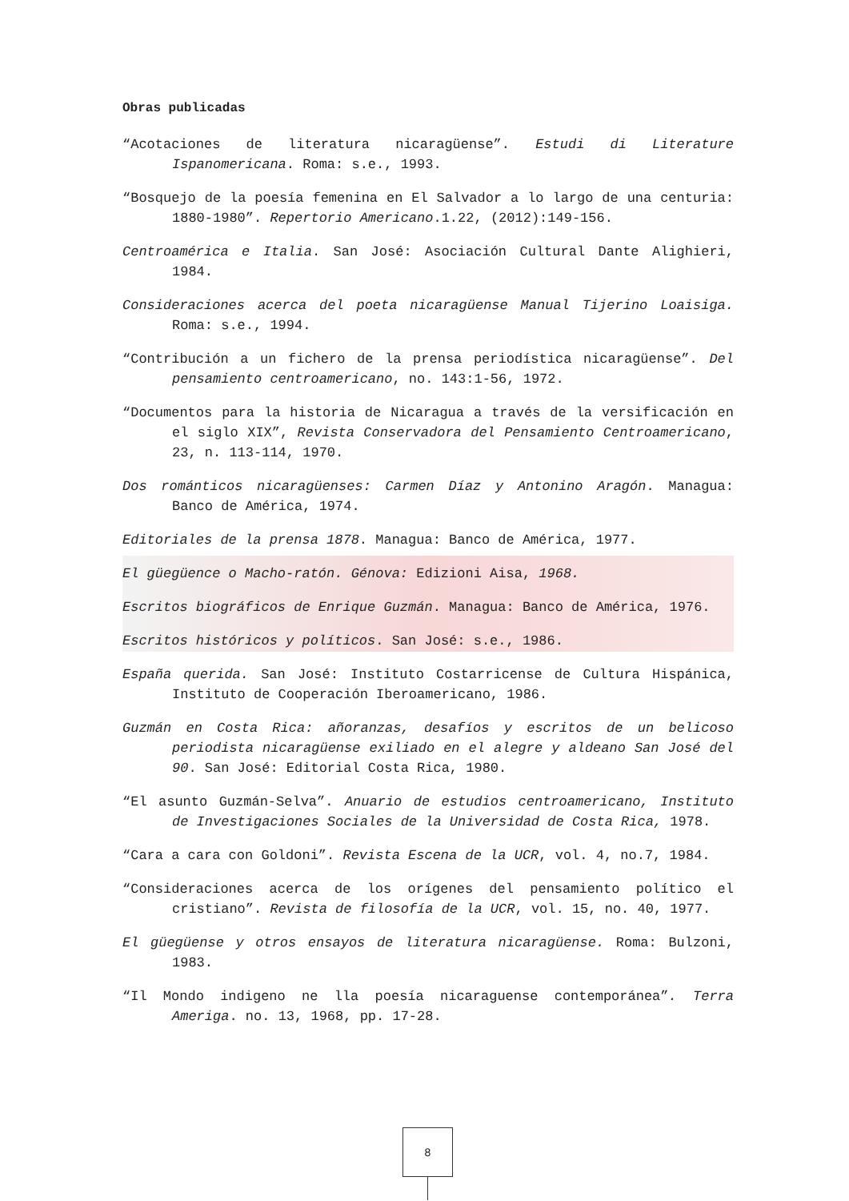Obras publicadas
“Acotaciones de literatura nicaragüense”. Estudi di Literature Ispanomericana. Roma: s.e., 1993.
“Bosquejo de la poesía femenina en El Salvador a lo largo de una centuria: 1880-1980”. Repertorio Americano.1.22, (2012):149-156.
Centroamérica e Italia. San José: Asociación Cultural Dante Alighieri, 1984.
Consideraciones acerca del poeta nicaragüense Manual Tijerino Loaisiga. Roma: s.e., 1994.
“Contribución a un fichero de la prensa periodística nicaragüense”. Del pensamiento centroamericano, no. 143:1-56, 1972.
“Documentos para la historia de Nicaragua a través de la versificación en el siglo XIX”, Revista Conservadora del Pensamiento Centroamericano, 23, n. 113-114, 1970.
Dos románticos nicaragüenses: Carmen Díaz y Antonino Aragón. Managua: Banco de América, 1974.
Editoriales de la prensa 1878. Managua: Banco de América, 1977.
El güegüence o Macho-ratón. Génova: Edizioni Aisa, 1968.
Escritos biográficos de Enrique Guzmán. Managua: Banco de América, 1976.
Escritos históricos y políticos. San José: s.e., 1986.
España querida. San José: Instituto Costarricense de Cultura Hispánica, Instituto de Cooperación Iberoamericano, 1986.
Guzmán en Costa Rica: añoranzas, desafíos y escritos de un belicoso periodista nicaragüense exiliado en el alegre y aldeano San José del 90. San José: Editorial Costa Rica, 1980.
“El asunto Guzmán-Selva”. Anuario de estudios centroamericano, Instituto de Investigaciones Sociales de la Universidad de Costa Rica, 1978.
“Cara a cara con Goldoni”. Revista Escena de la UCR, vol. 4, no.7, 1984.
“Consideraciones acerca de los orígenes del pensamiento político el cristiano”. Revista de filosofía de la UCR, vol. 15, no. 40, 1977.
El güegüense y otros ensayos de literatura nicaragüense. Roma: Bulzoni, 1983.
“Il Mondo indigeno ne lla poesía nicaraguense contemporánea”. Terra Ameriga. no. 13, 1968, pp. 17-28.
8